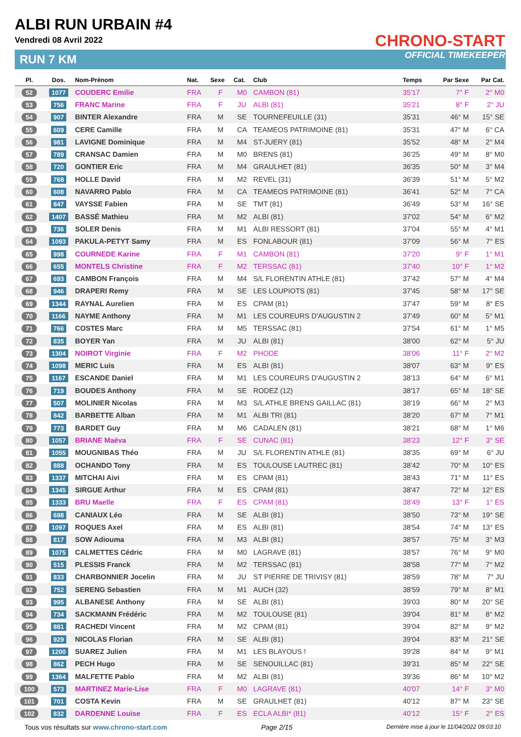ALBI RUN URBAIN #4
Vendredi 08 Avril 2022
RUN 7 KM
CHRONO-START
OFFICIAL TIMEKEEPER
| Pl. | Dos. | Nom-Prénom | Nat. | Sexe | Cat. | Club | Temps | Par Sexe | Par Cat. |
| --- | --- | --- | --- | --- | --- | --- | --- | --- | --- |
| 52 | 1077 | COUDERC Emilie | FRA | F | M0 | CAMBON (81) | 35'17 | 7° F | 2° M0 |
| 53 | 756 | FRANC Marine | FRA | F | JU | ALBI (81) | 35'21 | 8° F | 2° JU |
| 54 | 907 | BINTER Alexandre | FRA | M | SE | TOURNEFEUILLE (31) | 35'31 | 46° M | 15° SE |
| 55 | 609 | CERE Camille | FRA | M | CA | TEAMEOS PATRIMOINE (81) | 35'31 | 47° M | 6° CA |
| 56 | 981 | LAVIGNE Dominique | FRA | M | M4 | ST-JUERY (81) | 35'52 | 48° M | 2° M4 |
| 57 | 789 | CRANSAC Damien | FRA | M | M0 | BRENS (81) | 36'25 | 49° M | 8° M0 |
| 58 | 720 | GONTIER Eric | FRA | M | M4 | GRAULHET (81) | 36'35 | 50° M | 3° M4 |
| 59 | 768 | HOLLE David | FRA | M | M2 | REVEL (31) | 36'39 | 51° M | 5° M2 |
| 60 | 608 | NAVARRO Pablo | FRA | M | CA | TEAMEOS PATRIMOINE (81) | 36'41 | 52° M | 7° CA |
| 61 | 847 | VAYSSE Fabien | FRA | M | SE | TMT (81) | 36'49 | 53° M | 16° SE |
| 62 | 1407 | BASSÉ Mathieu | FRA | M | M2 | ALBI (81) | 37'02 | 54° M | 6° M2 |
| 63 | 736 | SOLER Denis | FRA | M | M1 | ALBI RESSORT (81) | 37'04 | 55° M | 4° M1 |
| 64 | 1093 | PAKULA-PETYT Samy | FRA | M | ES | FONLABOUR (81) | 37'09 | 56° M | 7° ES |
| 65 | 998 | COURNEDE Karine | FRA | F | M1 | CAMBON (81) | 37'20 | 9° F | 1° M1 |
| 66 | 655 | MONTELS Christine | FRA | F | M2 | TERSSAC (81) | 37'40 | 10° F | 1° M2 |
| 67 | 693 | CAMBON François | FRA | M | M4 | S/L FLORENTIN ATHLE (81) | 37'42 | 57° M | 4° M4 |
| 68 | 946 | DRAPERI Remy | FRA | M | SE | LES LOUPIOTS (81) | 37'45 | 58° M | 17° SE |
| 69 | 1344 | RAYNAL Aurelien | FRA | M | ES | CPAM (81) | 37'47 | 59° M | 8° ES |
| 70 | 1166 | NAYME Anthony | FRA | M | M1 | LES COUREURS D'AUGUSTIN 2 | 37'49 | 60° M | 5° M1 |
| 71 | 766 | COSTES Marc | FRA | M | M5 | TERSSAC (81) | 37'54 | 61° M | 1° M5 |
| 72 | 835 | BOYER Yan | FRA | M | JU | ALBI (81) | 38'00 | 62° M | 5° JU |
| 73 | 1304 | NOIROT Virginie | FRA | F | M2 | PHODE | 38'06 | 11° F | 2° M2 |
| 74 | 1098 | MERIC Luis | FRA | M | ES | ALBI (81) | 38'07 | 63° M | 9° ES |
| 75 | 1167 | ESCANDE Daniel | FRA | M | M1 | LES COUREURS D'AUGUSTIN 2 | 38'13 | 64° M | 6° M1 |
| 76 | 719 | BOUDES Anthony | FRA | M | SE | RODEZ (12) | 38'17 | 65° M | 18° SE |
| 77 | 507 | MOLINIER Nicolas | FRA | M | M3 | S/L ATHLE BRENS GAILLAC (81) | 38'19 | 66° M | 2° M3 |
| 78 | 842 | BARBETTE Alban | FRA | M | M1 | ALBI TRI (81) | 38'20 | 67° M | 7° M1 |
| 79 | 773 | BARDET Guy | FRA | M | M6 | CADALEN (81) | 38'21 | 68° M | 1° M6 |
| 80 | 1057 | BRIANE Maëva | FRA | F | SE | CUNAC (81) | 38'23 | 12° F | 3° SE |
| 81 | 1055 | MOUGNIBAS Théo | FRA | M | JU | S/L FLORENTIN ATHLE (81) | 38'35 | 69° M | 6° JU |
| 82 | 888 | OCHANDO Tony | FRA | M | ES | TOULOUSE LAUTREC (81) | 38'42 | 70° M | 10° ES |
| 83 | 1337 | MITCHAI Aivi | FRA | M | ES | CPAM (81) | 38'43 | 71° M | 11° ES |
| 84 | 1345 | SIRGUE Arthur | FRA | M | ES | CPAM (81) | 38'47 | 72° M | 12° ES |
| 85 | 1333 | BRU Maelle | FRA | F | ES | CPAM (81) | 38'49 | 13° F | 1° ES |
| 86 | 698 | CANIAUX Léo | FRA | M | SE | ALBI (81) | 38'50 | 73° M | 19° SE |
| 87 | 1097 | ROQUES Axel | FRA | M | ES | ALBI (81) | 38'54 | 74° M | 13° ES |
| 88 | 817 | SOW Adiouma | FRA | M | M3 | ALBI (81) | 38'57 | 75° M | 3° M3 |
| 89 | 1075 | CALMETTES Cédric | FRA | M | M0 | LAGRAVE (81) | 38'57 | 76° M | 9° M0 |
| 90 | 515 | PLESSIS Franck | FRA | M | M2 | TERSSAC (81) | 38'58 | 77° M | 7° M2 |
| 91 | 833 | CHARBONNIER Jocelin | FRA | M | JU | ST PIERRE DE TRIVISY (81) | 38'59 | 78° M | 7° JU |
| 92 | 752 | SERENG Sebastien | FRA | M | M1 | AUCH (32) | 38'59 | 79° M | 8° M1 |
| 93 | 995 | ALBANESE Anthony | FRA | M | SE | ALBI (81) | 39'03 | 80° M | 20° SE |
| 94 | 734 | SACKMANN Frédéric | FRA | M | M2 | TOULOUSE (81) | 39'04 | 81° M | 8° M2 |
| 95 | 881 | RACHEDI Vincent | FRA | M | M2 | CPAM (81) | 39'04 | 82° M | 9° M2 |
| 96 | 929 | NICOLAS Florian | FRA | M | SE | ALBI (81) | 39'04 | 83° M | 21° SE |
| 97 | 1200 | SUAREZ Julien | FRA | M | M1 | LES BLAYOUS ! | 39'28 | 84° M | 9° M1 |
| 98 | 862 | PECH Hugo | FRA | M | SE | SENOUILLAC (81) | 39'31 | 85° M | 22° SE |
| 99 | 1364 | MALFETTE Pablo | FRA | M | M2 | ALBI (81) | 39'36 | 86° M | 10° M2 |
| 100 | 573 | MARTINEZ Marie-Lise | FRA | F | M0 | LAGRAVE (81) | 40'07 | 14° F | 3° M0 |
| 101 | 701 | COSTA Kevin | FRA | M | SE | GRAULHET (81) | 40'12 | 87° M | 23° SE |
| 102 | 832 | DARDENNE Louise | FRA | F | ES | ECLA ALBI* (81) | 40'12 | 15° F | 2° ES |
Tous vos résultats sur www.chrono-start.com Page 2/15 Dernière mise à jour le 11/04/2022 09:03:10